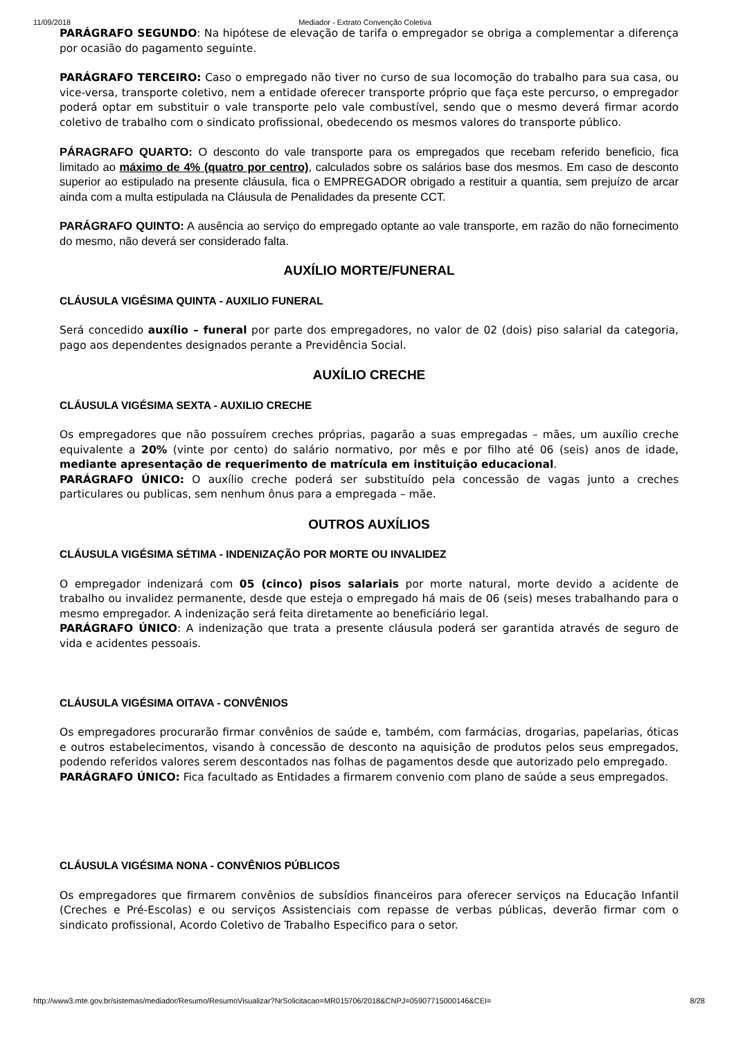11/09/2018 Mediador - Extrato Convenção Coletiva
PARÁGRAFO SEGUNDO: Na hipótese de elevação de tarifa o empregador se obriga a complementar a diferença por ocasião do pagamento seguinte.
PARÁGRAFO TERCEIRO: Caso o empregado não tiver no curso de sua locomoção do trabalho para sua casa, ou vice-versa, transporte coletivo, nem a entidade oferecer transporte próprio que faça este percurso, o empregador poderá optar em substituir o vale transporte pelo vale combustível, sendo que o mesmo deverá firmar acordo coletivo de trabalho com o sindicato profissional, obedecendo os mesmos valores do transporte público.
PÁRAGRAFO QUARTO: O desconto do vale transporte para os empregados que recebam referido beneficio, fica limitado ao máximo de 4% (quatro por centro), calculados sobre os salários base dos mesmos. Em caso de desconto superior ao estipulado na presente cláusula, fica o EMPREGADOR obrigado a restituir a quantia, sem prejuízo de arcar ainda com a multa estipulada na Cláusula de Penalidades da presente CCT.
PARÁGRAFO QUINTO: A ausência ao serviço do empregado optante ao vale transporte, em razão do não fornecimento do mesmo, não deverá ser considerado falta.
AUXÍLIO MORTE/FUNERAL
CLÁUSULA VIGÉSIMA QUINTA - AUXILIO FUNERAL
Será concedido auxílio – funeral por parte dos empregadores, no valor de 02 (dois) piso salarial da categoria, pago aos dependentes designados perante a Previdência Social.
AUXÍLIO CRECHE
CLÁUSULA VIGÉSIMA SEXTA - AUXILIO CRECHE
Os empregadores que não possuírem creches próprias, pagarão a suas empregadas – mães, um auxílio creche equivalente a 20% (vinte por cento) do salário normativo, por mês e por filho até 06 (seis) anos de idade, mediante apresentação de requerimento de matrícula em instituição educacional.
PARÁGRAFO ÚNICO: O auxílio creche poderá ser substituído pela concessão de vagas junto a creches particulares ou publicas, sem nenhum ônus para a empregada – mãe.
OUTROS AUXÍLIOS
CLÁUSULA VIGÉSIMA SÉTIMA - INDENIZAÇÃO POR MORTE OU INVALIDEZ
O empregador indenizará com 05 (cinco) pisos salariais por morte natural, morte devido a acidente de trabalho ou invalidez permanente, desde que esteja o empregado há mais de 06 (seis) meses trabalhando para o mesmo empregador. A indenização será feita diretamente ao beneficiário legal.
PARÁGRAFO ÚNICO: A indenização que trata a presente cláusula poderá ser garantida através de seguro de vida e acidentes pessoais.
CLÁUSULA VIGÉSIMA OITAVA - CONVÊNIOS
Os empregadores procurarão firmar convênios de saúde e, também, com farmácias, drogarias, papelarias, óticas e outros estabelecimentos, visando à concessão de desconto na aquisição de produtos pelos seus empregados, podendo referidos valores serem descontados nas folhas de pagamentos desde que autorizado pelo empregado.
PARÁGRAFO ÚNICO: Fica facultado as Entidades a firmarem convenio com plano de saúde a seus empregados.
CLÁUSULA VIGÉSIMA NONA - CONVÊNIOS PÚBLICOS
Os empregadores que firmarem convênios de subsídios financeiros para oferecer serviços na Educação Infantil (Creches e Pré-Escolas) e ou serviços Assistenciais com repasse de verbas públicas, deverão firmar com o sindicato profissional, Acordo Coletivo de Trabalho Especifico para o setor.
http://www3.mte.gov.br/sistemas/mediador/Resumo/ResumoVisualizar?NrSolicitacao=MR015706/2018&CNPJ=05907715000146&CEI= 8/28